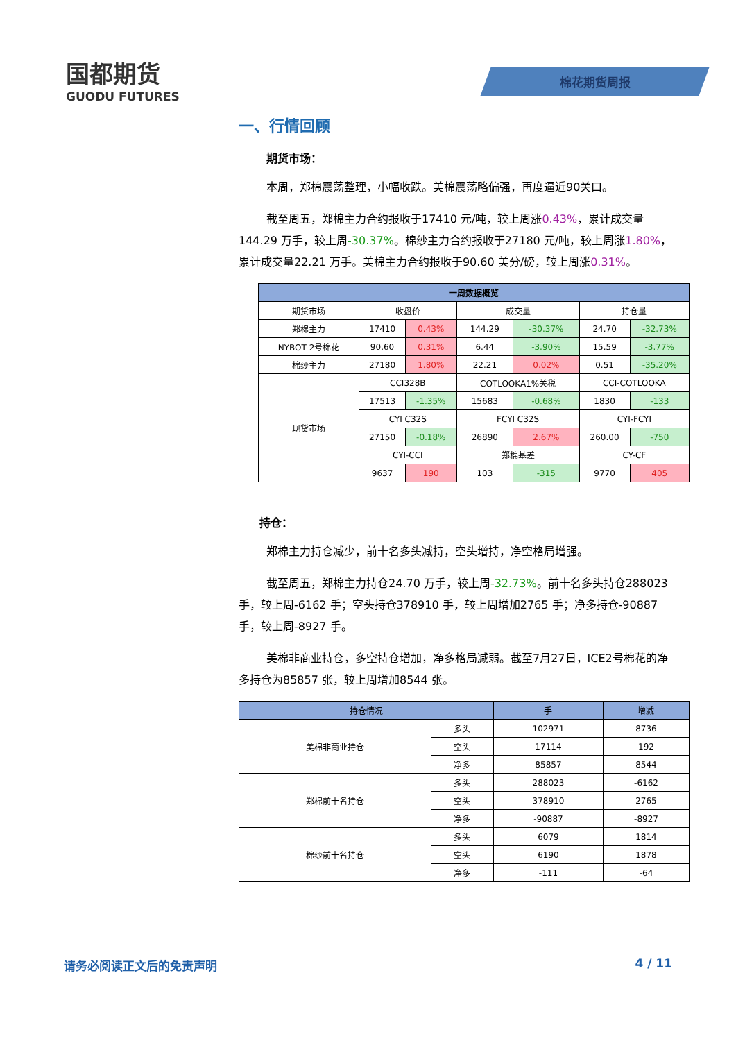国都期货
GUODU FUTURES
棉花期货周报
一、行情回顾
期货市场：
本周，郑棉震荡整理，小幅收跌。美棉震荡略偏强，再度逼近90关口。
截至周五，郑棉主力合约报收于17410 元/吨，较上周涨0.43%，累计成交量144.29 万手，较上周-30.37%。棉纱主力合约报收于27180 元/吨，较上周涨1.80%，累计成交量22.21 万手。美棉主力合约报收于90.60 美分/磅，较上周涨0.31%。
| 一周数据概览 | | | | | | |
| --- | --- | --- | --- | --- | --- | --- |
| 期货市场 | 收盘价 | | 成交量 | | 持仓量 | |
| 郑棉主力 | 17410 | 0.43% | 144.29 | -30.37% | 24.70 | -32.73% |
| NYBOT 2号棉花 | 90.60 | 0.31% | 6.44 | -3.90% | 15.59 | -3.77% |
| 棉纱主力 | 27180 | 1.80% | 22.21 | 0.02% | 0.51 | -35.20% |
| 现货市场 | CCI328B | | COTLOOKA1%关税 | | CCI-COTLOOKA | |
| | 17513 | -1.35% | 15683 | -0.68% | 1830 | -133 |
| | CYI C32S | | FCYI C32S | | CYI-FCYI | |
| | 27150 | -0.18% | 26890 | 2.67% | 260.00 | -750 |
| | CYI-CCI | | 郑棉基差 | | CY-CF | |
| | 9637 | 190 | 103 | -315 | 9770 | 405 |
持仓：
郑棉主力持仓减少，前十名多头减持，空头增持，净空格局增强。
截至周五，郑棉主力持仓24.70 万手，较上周-32.73%。前十名多头持仓288023 手，较上周-6162 手；空头持仓378910 手，较上周增加2765 手；净多持仓-90887 手，较上周-8927 手。
美棉非商业持仓，多空持仓增加，净多格局减弱。截至7月27日，ICE2号棉花的净多持仓为85857 张，较上周增加8544 张。
| 持仓情况 | | 手 | 增减 |
| --- | --- | --- | --- |
| 美棉非商业持仓 | 多头 | 102971 | 8736 |
| | 空头 | 17114 | 192 |
| | 净多 | 85857 | 8544 |
| 郑棉前十名持仓 | 多头 | 288023 | -6162 |
| | 空头 | 378910 | 2765 |
| | 净多 | -90887 | -8927 |
| 棉纱前十名持仓 | 多头 | 6079 | 1814 |
| | 空头 | 6190 | 1878 |
| | 净多 | -111 | -64 |
请务必阅读正文后的免责声明 4 / 11